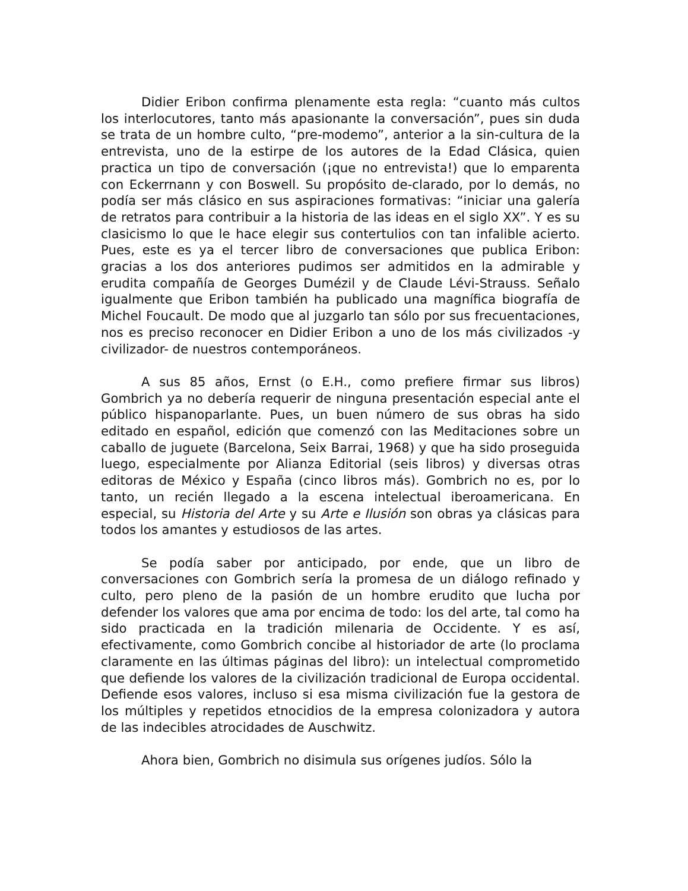Didier Eribon confirma plenamente esta regla: “cuanto más cultos los interlocutores, tanto más apasionante la conversación”, pues sin duda se trata de un hombre culto, “pre-modemo”, anterior a la sin-cultura de la entrevista, uno de la estirpe de los autores de la Edad Clásica, quien practica un tipo de conversación (¡que no entrevista!) que lo emparenta con Eckerrnann y con Boswell. Su propósito de-clarado, por lo demás, no podía ser más clásico en sus aspiraciones formativas: “iniciar una galería de retratos para contribuir a la historia de las ideas en el siglo XX”. Y es su clasicismo lo que le hace elegir sus contertulios con tan infalible acierto. Pues, este es ya el tercer libro de conversaciones que publica Eribon: gracias a los dos anteriores pudimos ser admitidos en la admirable y erudita compañía de Georges Dumézil y de Claude Lévi-Strauss. Señalo igualmente que Eribon también ha publicado una magnífica biografía de Michel Foucault. De modo que al juzgarlo tan sólo por sus frecuentaciones, nos es preciso reconocer en Didier Eribon a uno de los más civilizados -y civilizador- de nuestros contemporáneos.
A sus 85 años, Ernst (o E.H., como prefiere firmar sus libros) Gombrich ya no debería requerir de ninguna presentación especial ante el público hispanoparlante. Pues, un buen número de sus obras ha sido editado en español, edición que comenzó con las Meditaciones sobre un caballo de juguete (Barcelona, Seix Barrai, 1968) y que ha sido proseguida luego, especialmente por Alianza Editorial (seis libros) y diversas otras editoras de México y España (cinco libros más). Gombrich no es, por lo tanto, un recién llegado a la escena intelectual iberoamericana. En especial, su Historia del Arte y su Arte e Ilusión son obras ya clásicas para todos los amantes y estudiosos de las artes.
Se podía saber por anticipado, por ende, que un libro de conversaciones con Gombrich sería la promesa de un diálogo refinado y culto, pero pleno de la pasión de un hombre erudito que lucha por defender los valores que ama por encima de todo: los del arte, tal como ha sido practicada en la tradición milenaria de Occidente. Y es así, efectivamente, como Gombrich concibe al historiador de arte (lo proclama claramente en las últimas páginas del libro): un intelectual comprometido que defiende los valores de la civilización tradicional de Europa occidental. Defiende esos valores, incluso si esa misma civilización fue la gestora de los múltiples y repetidos etnocidios de la empresa colonizadora y autora de las indecibles atrocidades de Auschwitz.
Ahora bien, Gombrich no disimula sus orígenes judíos. Sólo la